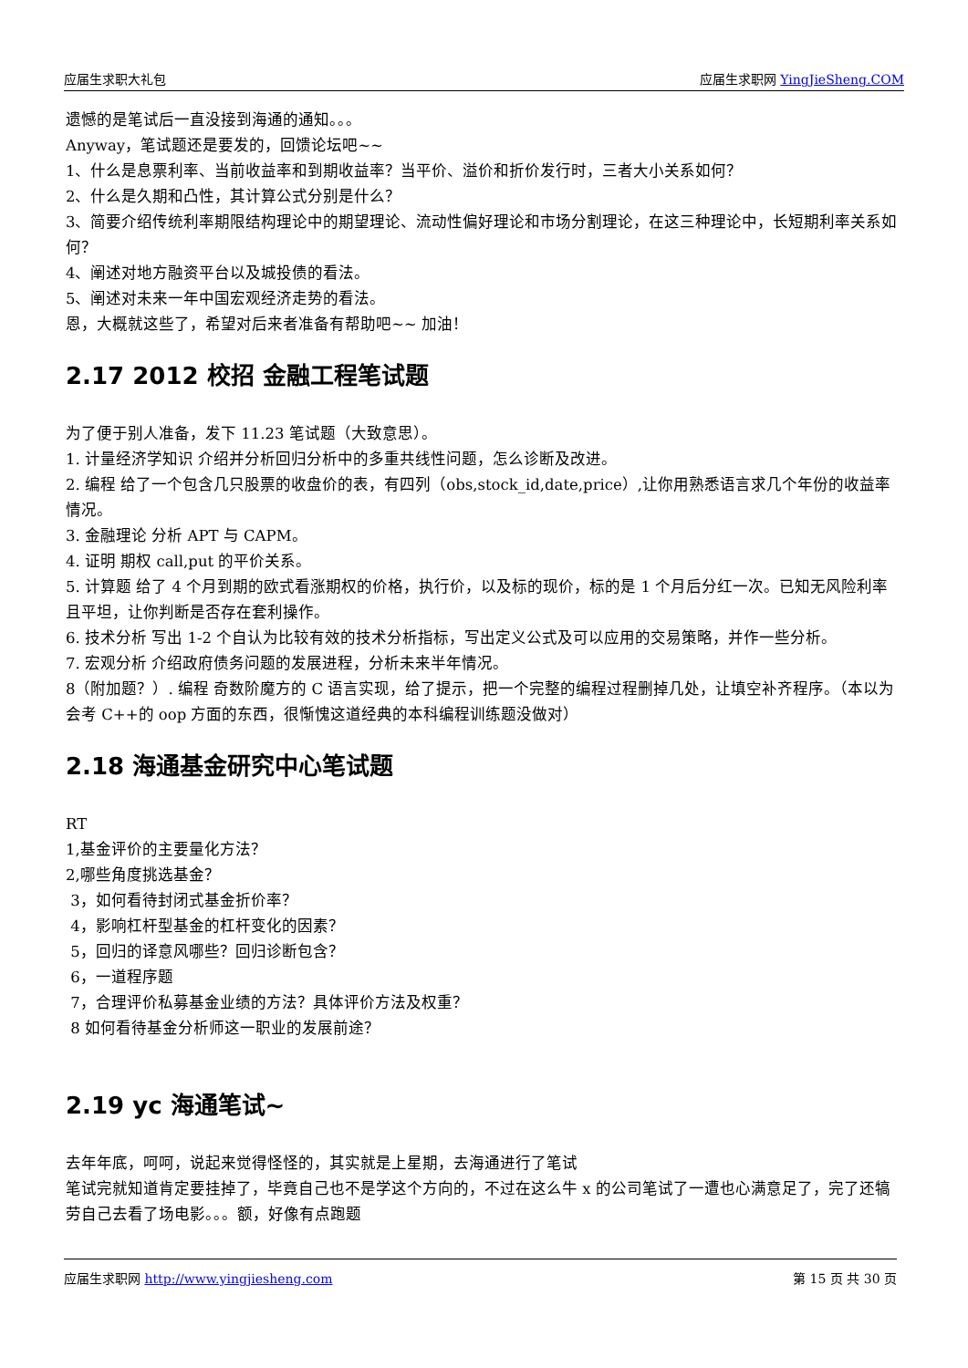应届生求职大礼包 应届生求职网 YingJieSheng.COM
遗憾的是笔试后一直没接到海通的通知。。。
Anyway，笔试题还是要发的，回馈论坛吧~~
1、什么是息票利率、当前收益率和到期收益率？当平价、溢价和折价发行时，三者大小关系如何？
2、什么是久期和凸性，其计算公式分别是什么？
3、简要介绍传统利率期限结构理论中的期望理论、流动性偏好理论和市场分割理论，在这三种理论中，长短期利率关系如何？
4、阐述对地方融资平台以及城投债的看法。
5、阐述对未来一年中国宏观经济走势的看法。
恩，大概就这些了，希望对后来者准备有帮助吧~~ 加油！
2.17 2012 校招 金融工程笔试题
为了便于别人准备，发下 11.23 笔试题（大致意思）。
1. 计量经济学知识 介绍并分析回归分析中的多重共线性问题，怎么诊断及改进。
2. 编程 给了一个包含几只股票的收盘价的表，有四列（obs,stock_id,date,price）,让你用熟悉语言求几个年份的收益率情况。
3. 金融理论 分析 APT 与 CAPM。
4. 证明 期权 call,put 的平价关系。
5. 计算题 给了 4 个月到期的欧式看涨期权的价格，执行价，以及标的现价，标的是 1 个月后分红一次。已知无风险利率且平坦，让你判断是否存在套利操作。
6. 技术分析 写出 1-2 个自认为比较有效的技术分析指标，写出定义公式及可以应用的交易策略，并作一些分析。
7. 宏观分析 介绍政府债务问题的发展进程，分析未来半年情况。
8（附加题？）. 编程 奇数阶魔方的 C 语言实现，给了提示，把一个完整的编程过程删掉几处，让填空补齐程序。（本以为会考 C++的 oop 方面的东西，很惭愧这道经典的本科编程训练题没做对）
2.18 海通基金研究中心笔试题
RT
1,基金评价的主要量化方法？
2,哪些角度挑选基金？
3，如何看待封闭式基金折价率？
4，影响杠杆型基金的杠杆变化的因素？
5，回归的译意风哪些？回归诊断包含？
6，一道程序题
7，合理评价私募基金业绩的方法？具体评价方法及权重？
8 如何看待基金分析师这一职业的发展前途？
2.19 yc 海通笔试~
去年年底，呵呵，说起来觉得怪怪的，其实就是上星期，去海通进行了笔试
笔试完就知道肯定要挂掉了，毕竟自己也不是学这个方向的，不过在这么牛 x 的公司笔试了一遭也心满意足了，完了还犒劳自己去看了场电影。。。额，好像有点跑题
应届生求职网 http://www.yingjiesheng.com 第 15 页 共 30 页